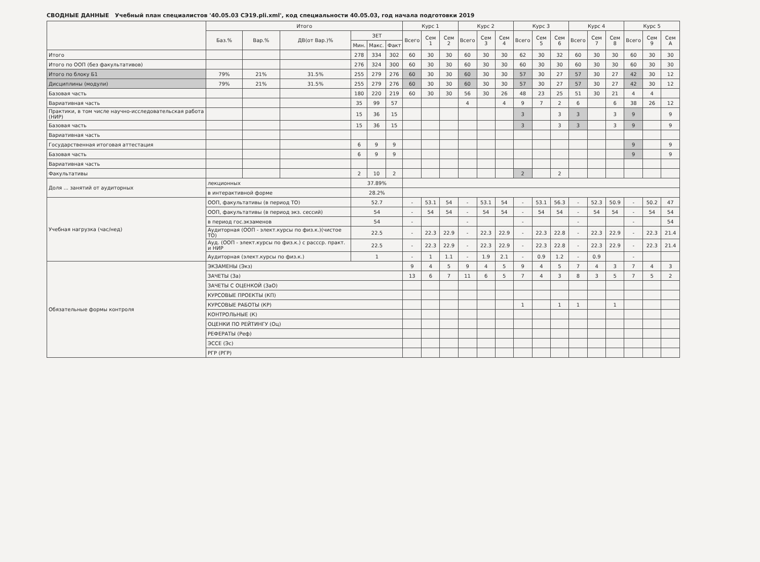СВОДНЫЕ ДАННЫЕ Учебный план специалистов '40.05.03 СЭ19.pli.xml', код специальности 40.05.03, год начала подготовки 2019
| | | Итого | | | | | | Курс 1 | | | Курс 2 | | | Курс 3 | | | Курс 4 | | | Курс 5 | | |
| --- | --- | --- | --- | --- | --- | --- | --- | --- | --- | --- | --- | --- | --- | --- | --- | --- | --- | --- | --- | --- | --- | --- |
| | | Баз.% | Вар.% | ДВ(от Вар.)% | ЗЕТ | | | Всего | Сем 1 | Сем 2 | Всего | Сем 3 | Сем 4 | Всего | Сем 5 | Сем 6 | Всего | Сем 7 | Сем 8 | Всего | Сем 9 | Сем A |
| | | | | | Мин. | Макс. | Факт | | | | | | | | | | | | | | | |
| Итого | | | | | 278 | 334 | 302 | 60 | 30 | 30 | 60 | 30 | 30 | 62 | 30 | 32 | 60 | 30 | 30 | 60 | 30 | 30 |
| Итого по ООП (без факультативов) | | | | | 276 | 324 | 300 | 60 | 30 | 30 | 60 | 30 | 30 | 60 | 30 | 30 | 60 | 30 | 30 | 60 | 30 | 30 |
| Итого по блоку Б1 | | 79% | 21% | 31.5% | 255 | 279 | 276 | 60 | 30 | 30 | 60 | 30 | 30 | 57 | 30 | 27 | 57 | 30 | 27 | 42 | 30 | 12 |
| Дисциплины (модули) | | 79% | 21% | 31.5% | 255 | 279 | 276 | 60 | 30 | 30 | 60 | 30 | 30 | 57 | 30 | 27 | 57 | 30 | 27 | 42 | 30 | 12 |
| Базовая часть | | | | | 180 | 220 | 219 | 60 | 30 | 30 | 56 | 30 | 26 | 48 | 23 | 25 | 51 | 30 | 21 | 4 | 4 | |
| Вариативная часть | | | | | 35 | 99 | 57 | | | | 4 | | 4 | 9 | 7 | 2 | 6 | | 6 | 38 | 26 | 12 |
| Практики, в том числе научно-исследовательская работа (НИР) | | | | | 15 | 36 | 15 | | | | | | | 3 | | 3 | 3 | | 3 | 9 | | 9 |
| Базовая часть | | | | | 15 | 36 | 15 | | | | | | | 3 | | 3 | 3 | | 3 | 9 | | 9 |
| Вариативная часть | | | | | | | | | | | | | | | | | | | | | | |
| Государственная итоговая аттестация | | | | | 6 | 9 | 9 | | | | | | | | | | | | | 9 | | 9 |
| Базовая часть | | | | | 6 | 9 | 9 | | | | | | | | | | | | | 9 | | 9 |
| Вариативная часть | | | | | | | | | | | | | | | | | | | | | | |
| Факультативы | | | | | 2 | 10 | 2 | | | | | | | 2 | | 2 | | | | | | |
| Доля ... занятий от аудиторных | лекционных | | | | 37.89% | | | | | | | | | | | | | | | | | |
| | в интерактивной форме | | | | 28.2% | | | | | | | | | | | | | | | | | |
| Учебная нагрузка (час/нед) | ООП, факультативы (в период ТО) | | | | 52.7 | | | - | 53.1 | 54 | - | 53.1 | 54 | - | 53.1 | 56.3 | - | 52.3 | 50.9 | - | 50.2 | 47 |
| | ООП, факультативы (в период экз. сессий) | | | | 54 | | | - | 54 | 54 | - | 54 | 54 | - | 54 | 54 | - | 54 | 54 | - | 54 | 54 |
| | в период гос.экзаменов | | | | 54 | | | - | | | - | | | - | | | - | | | - | | 54 |
| | Аудиторная (ООП - элект.курсы по физ.к.)(чистое ТО) | | | | 22.5 | | | - | 22.3 | 22.9 | - | 22.3 | 22.9 | - | 22.3 | 22.8 | - | 22.3 | 22.9 | - | 22.3 | 21.4 |
| | Ауд. (ООП - элект.курсы по физ.к.) с рассср. практ. и НИР | | | | 22.5 | | | - | 22.3 | 22.9 | - | 22.3 | 22.9 | - | 22.3 | 22.8 | - | 22.3 | 22.9 | - | 22.3 | 21.4 |
| | Аудиторная (элект.курсы по физ.к.) | | | | 1 | | | - | 1 | 1.1 | - | 1.9 | 2.1 | - | 0.9 | 1.2 | - | 0.9 | | - | | |
| Обязательные формы контроля | ЭКЗАМЕНЫ (Экз) | | | | | | | 9 | 4 | 5 | 9 | 4 | 5 | 9 | 4 | 5 | 7 | 4 | 3 | 7 | 4 | 3 |
| | ЗАЧЕТЫ (За) | | | | | | | 13 | 6 | 7 | 11 | 6 | 5 | 7 | 4 | 3 | 8 | 3 | 5 | 7 | 5 | 2 |
| | ЗАЧЕТЫ С ОЦЕНКОЙ (ЗаО) | | | | | | | | | | | | | | | | | | | | | |
| | КУРСОВЫЕ ПРОЕКТЫ (КП) | | | | | | | | | | | | | | | | | | | | | |
| | КУРСОВЫЕ РАБОТЫ (КР) | | | | | | | | | | | | | 1 | | 1 | 1 | | 1 | | | |
| | КОНТРОЛЬНЫЕ (К) | | | | | | | | | | | | | | | | | | | | | |
| | ОЦЕНКИ ПО РЕЙТИНГУ (Оц) | | | | | | | | | | | | | | | | | | | | | |
| | РЕФЕРАТЫ (Реф) | | | | | | | | | | | | | | | | | | | | | |
| | ЭССЕ (Эс) | | | | | | | | | | | | | | | | | | | | | |
| | РГР (РГР) | | | | | | | | | | | | | | | | | | | | | |